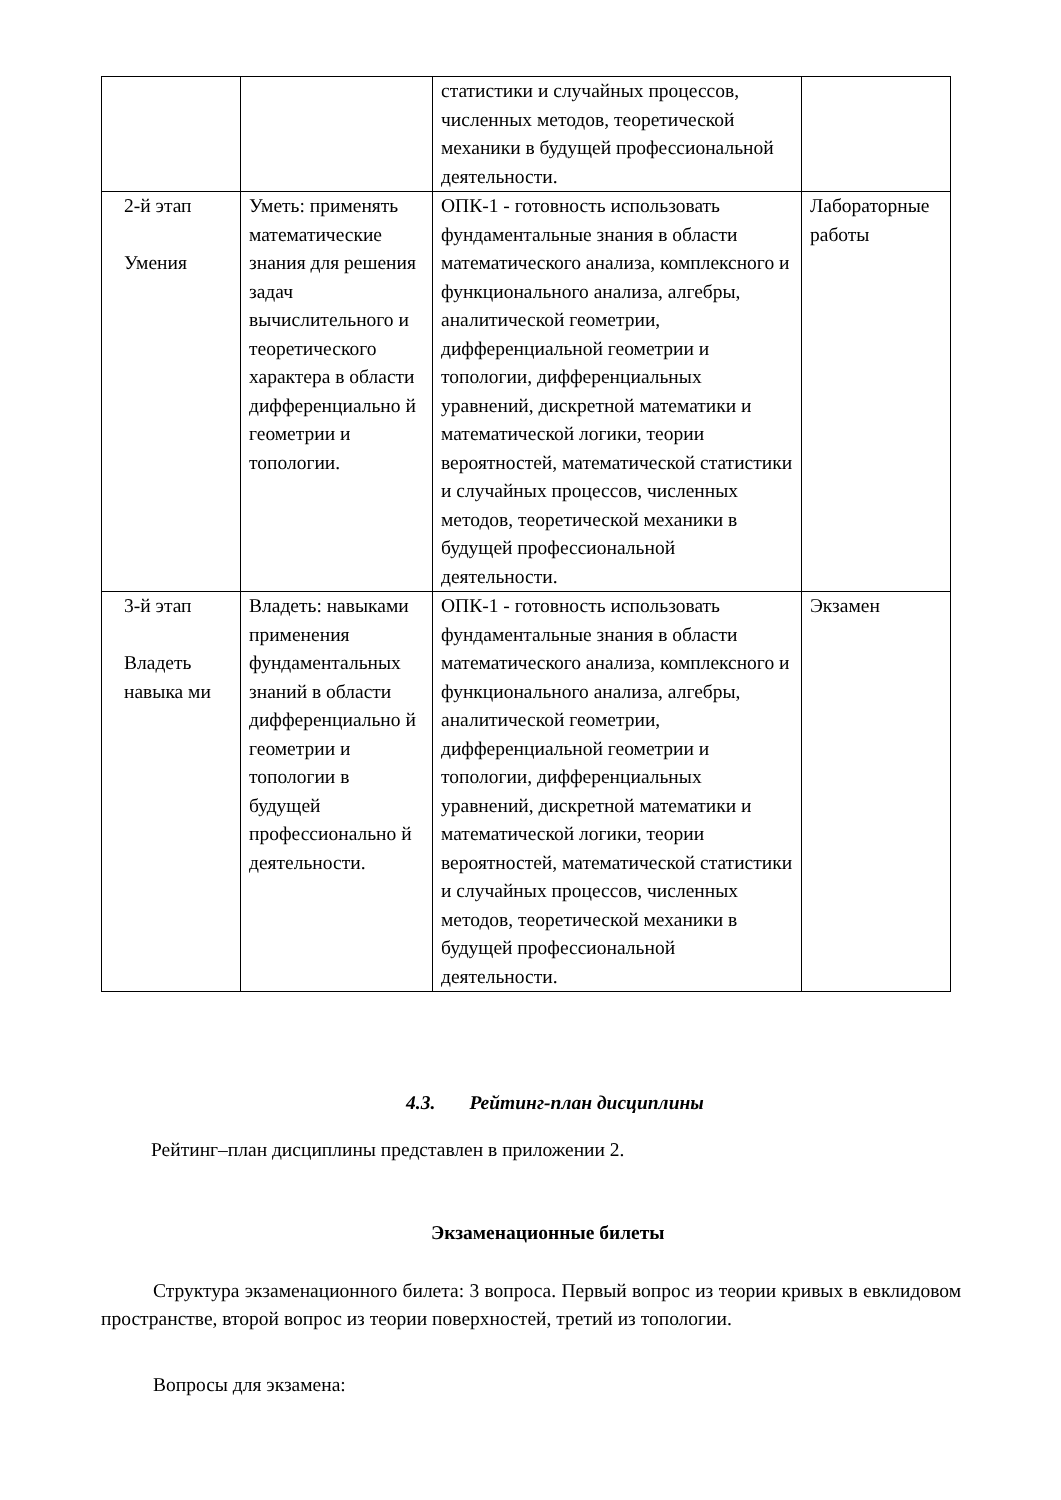| | | статистики и случайных процессов, численных методов, теоретической механики в будущей профессиональной деятельности. | |
| 2-й этап Умения | Уметь: применять математические знания для решения задач вычислительного и теоретического характера в области дифференциально й геометрии и топологии. | ОПК-1 - готовность использовать фундаментальные знания в области математического анализа, комплексного и функционального анализа, алгебры, аналитической геометрии, дифференциальной геометрии и топологии, дифференциальных уравнений, дискретной математики и математической логики, теории вероятностей, математической статистики и случайных процессов, численных методов, теоретической механики в будущей профессиональной деятельности. | Лабораторные работы |
| 3-й этап Владеть навыка ми | Владеть: навыками применения фундаментальных знаний в области дифференциально й геометрии и топологии в будущей профессионально й деятельности. | ОПК-1 - готовность использовать фундаментальные знания в области математического анализа, комплексного и функционального анализа, алгебры, аналитической геометрии, дифференциальной геометрии и топологии, дифференциальных уравнений, дискретной математики и математической логики, теории вероятностей, математической статистики и случайных процессов, численных методов, теоретической механики в будущей профессиональной деятельности. | Экзамен |
4.3. Рейтинг-план дисциплины
Рейтинг–план дисциплины представлен в приложении 2.
Экзаменационные билеты
Структура экзаменационного билета: 3 вопроса. Первый вопрос из теории кривых в евклидовом пространстве, второй вопрос из теории поверхностей, третий из топологии.
Вопросы для экзамена: